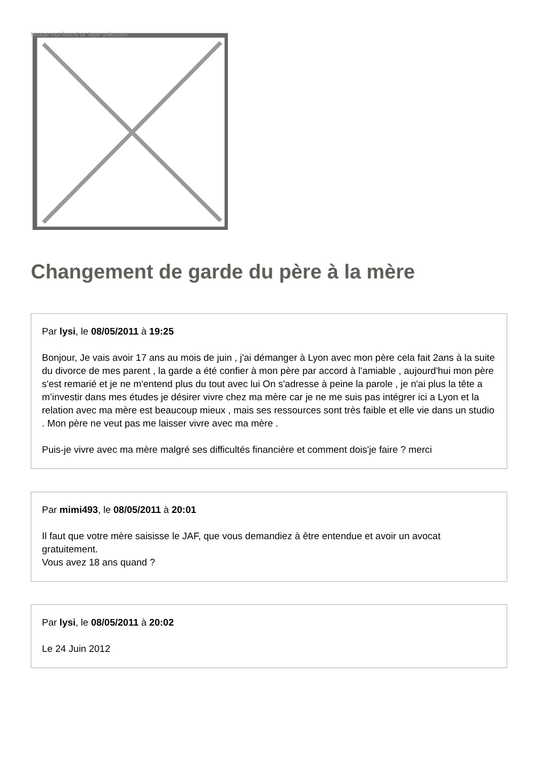Image not found or type unknown
Changement de garde du père à la mère
Par lysi, le 08/05/2011 à 19:25
Bonjour, Je vais avoir 17 ans au mois de juin , j'ai démanger à Lyon avec mon père cela fait 2ans à la suite du divorce de mes parent , la garde a été confier à mon père par accord à l'amiable , aujourd'hui mon père s'est remarié et je ne m'entend plus du tout avec lui On s'adresse à peine la parole , je n'ai plus la tête a m’investir dans mes études je désirer vivre chez ma mère car je ne me suis pas intégrer ici a Lyon et la relation avec ma mère est beaucoup mieux , mais ses ressources sont très faible et elle vie dans un studio . Mon père ne veut pas me laisser vivre avec ma mère .
Puis-je vivre avec ma mère malgré ses difficultés financière et comment dois'je faire ? merci
Par mimi493, le 08/05/2011 à 20:01
Il faut que votre mère saisisse le JAF, que vous demandiez à être entendue et avoir un avocat gratuitement.
Vous avez 18 ans quand ?
Par lysi, le 08/05/2011 à 20:02
Le 24 Juin 2012